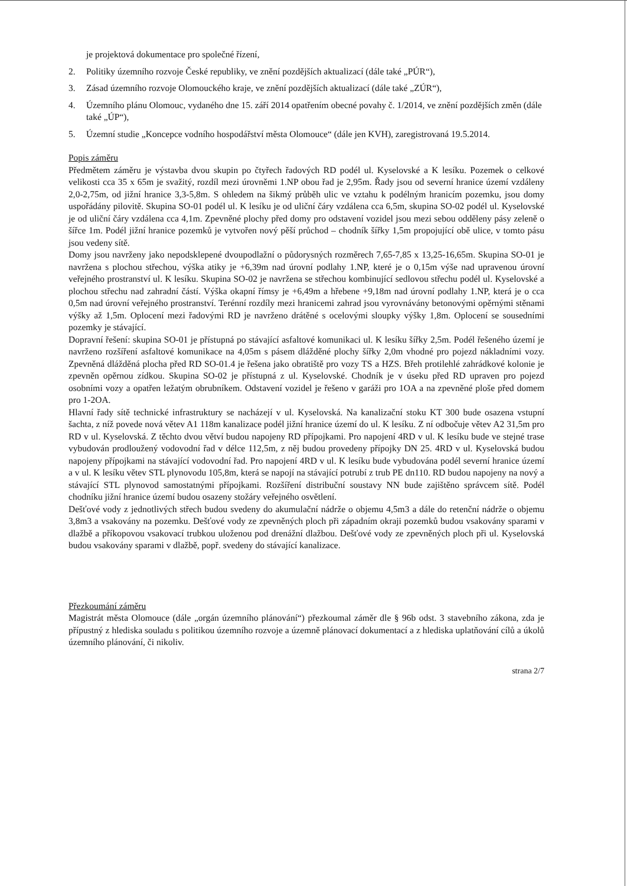je projektová dokumentace pro společné řízení,
2. Politiky územního rozvoje České republiky, ve znění pozdějších aktualizací (dále také „PÚR“),
3. Zásad územního rozvoje Olomouckého kraje, ve znění pozdějších aktualizací (dále také „ZÚR“),
4. Územního plánu Olomouc, vydaného dne 15. září 2014 opatřením obecné povahy č. 1/2014, ve znění pozdějších změn (dále také „ÚP“),
5. Územní studie „Koncepce vodního hospodářství města Olomouce“ (dále jen KVH), zaregistrovaná 19.5.2014.
Popis záměru
Předmětem záměru je výstavba dvou skupin po čtyřech řadových RD podél ul. Kyselovské a K lesíku. Pozemek o celkové velikosti cca 35 x 65m je svažitý, rozdíl mezi úrovněmi 1.NP obou řad je 2,95m. Řady jsou od severní hranice území vzdáleny 2,0-2,75m, od jižní hranice 3,3-5,8m. S ohledem na šikmý průběh ulic ve vztahu k podélným hranicím pozemku, jsou domy uspořádány pilovitě. Skupina SO-01 podél ul. K lesíku je od uliční čáry vzdálena cca 6,5m, skupina SO-02 podél ul. Kyselovské je od uliční čáry vzdálena cca 4,1m. Zpevněné plochy před domy pro odstavení vozidel jsou mezi sebou odděleny pásy zeleně o šířce 1m. Podél jižní hranice pozemků je vytvořen nový pěší průchod – chodník šířky 1,5m propojující obě ulice, v tomto pásu jsou vedeny sítě.
Domy jsou navrženy jako nepodsklepené dvoupodlažní o půdorysných rozměrech 7,65-7,85 x 13,25-16,65m. Skupina SO-01 je navržena s plochou střechou, výška atiky je +6,39m nad úrovní podlahy 1.NP, které je o 0,15m výše nad upravenou úrovní veřejného prostranství ul. K lesíku. Skupina SO-02 je navržena se střechou kombinující sedlovou střechu podél ul. Kyselovské a plochou střechu nad zahradní částí. Výška okapní římsy je +6,49m a hřebene +9,18m nad úrovní podlahy 1.NP, která je o cca 0,5m nad úrovní veřejného prostranství. Terénní rozdíly mezi hranicemi zahrad jsou vyrovnávány betonovými opěrnými stěnami výšky až 1,5m. Oplocení mezi řadovými RD je navrženo drátěné s ocelovými sloupky výšky 1,8m. Oplocení se sousedními pozemky je stávající.
Dopravní řešení: skupina SO-01 je přístupná po stávající asfaltové komunikaci ul. K lesíku šířky 2,5m. Podél řešeného území je navrženo rozšíření asfaltové komunikace na 4,05m s pásem dlážděné plochy šířky 2,0m vhodné pro pojezd nákladními vozy. Zpevněná dlážděná plocha před RD SO-01.4 je řešena jako obratiště pro vozy TS a HZS. Břeh protilehlé zahrádkové kolonie je zpevněn opěrnou zídkou. Skupina SO-02 je přístupná z ul. Kyselovské. Chodník je v úseku před RD upraven pro pojezd osobními vozy a opatřen ležatým obrubníkem. Odstavení vozidel je řešeno v garáži pro 1OA a na zpevněné ploše před domem pro 1-2OA.
Hlavní řady sítě technické infrastruktury se nacházejí v ul. Kyselovská. Na kanalizační stoku KT 300 bude osazena vstupní šachta, z níž povede nová větev A1 118m kanalizace podél jižní hranice území do ul. K lesíku. Z ní odbočuje větev A2 31,5m pro RD v ul. Kyselovská. Z těchto dvou větví budou napojeny RD přípojkami. Pro napojení 4RD v ul. K lesíku bude ve stejné trase vybudován prodloužený vodovodní řad v délce 112,5m, z něj budou provedeny přípojky DN 25. 4RD v ul. Kyselovská budou napojeny přípojkami na stávající vodovodní řad. Pro napojení 4RD v ul. K lesíku bude vybudována podél severní hranice území a v ul. K lesíku větev STL plynovodu 105,8m, která se napojí na stávající potrubí z trub PE dn110. RD budou napojeny na nový a stávající STL plynovod samostatnými přípojkami. Rozšíření distribuční soustavy NN bude zajištěno správcem sítě. Podél chodníku jižní hranice území budou osazeny stožáry veřejného osvětlení.
Dešťové vody z jednotlivých střech budou svedeny do akumulační nádrže o objemu 4,5m3 a dále do retenční nádrže o objemu 3,8m3 a vsakovány na pozemku. Dešťové vody ze zpevněných ploch při západním okraji pozemků budou vsakovány sparami v dlažbě a příkopovou vsakovací trubkou uloženou pod drenážní dlažbou. Dešťové vody ze zpevněných ploch při ul. Kyselovská budou vsakovány sparami v dlažbě, popř. svedeny do stávající kanalizace.
Přezkoumání záměru
Magistrát města Olomouce (dále „orgán územního plánování“) přezkoumal záměr dle § 96b odst. 3 stavebního zákona, zda je přípustný z hlediska souladu s politikou územního rozvoje a územně plánovací dokumentací a z hlediska uplatňování cílů a úkolů územního plánování, či nikoliv.
strana 2/7